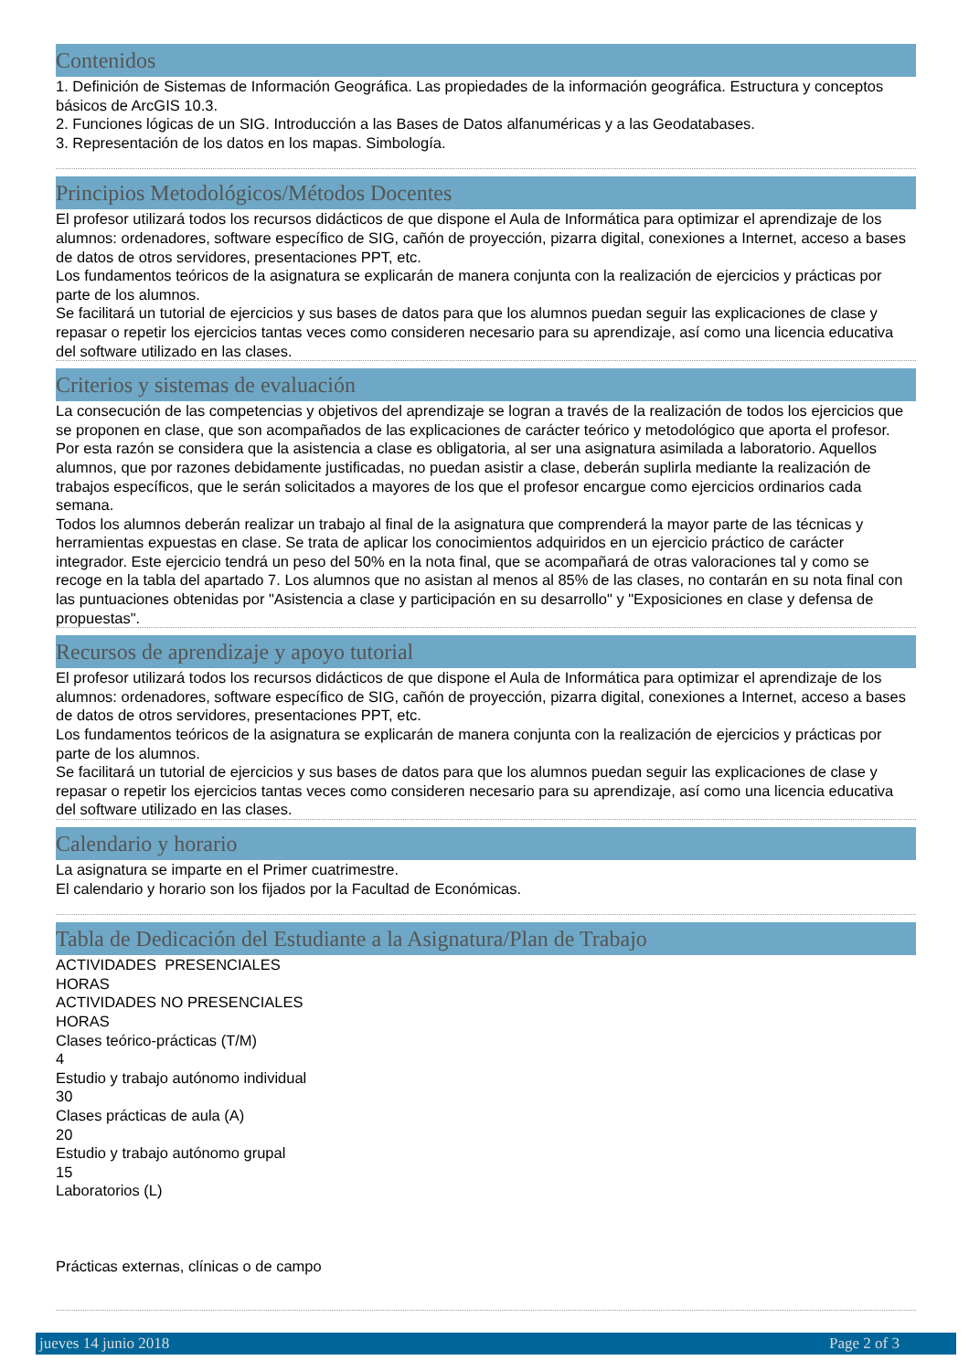Contenidos
1. Definición de Sistemas de Información Geográfica. Las propiedades de la información geográfica. Estructura y conceptos básicos de ArcGIS 10.3.
2. Funciones lógicas de un SIG. Introducción a las Bases de Datos alfanuméricas y a las Geodatabases.
3. Representación de los datos en los mapas. Simbología.
Principios Metodológicos/Métodos Docentes
El profesor utilizará todos los recursos didácticos de que dispone el Aula de Informática para optimizar el aprendizaje de los alumnos: ordenadores, software específico de SIG, cañón de proyección, pizarra digital, conexiones a Internet, acceso a bases de datos de otros servidores, presentaciones PPT, etc.
Los fundamentos teóricos de la asignatura se explicarán de manera conjunta con la realización de ejercicios y prácticas por parte de los alumnos.
Se facilitará un tutorial de ejercicios y sus bases de datos para que los alumnos puedan seguir las explicaciones de clase y repasar o repetir los ejercicios tantas veces como consideren necesario para su aprendizaje, así como una licencia educativa del software utilizado en las clases.
Criterios y sistemas de evaluación
La consecución de las competencias y objetivos del aprendizaje se logran a través de la realización de todos los ejercicios que se proponen en clase, que son acompañados de las explicaciones de carácter teórico y metodológico que aporta el profesor. Por esta razón se considera que la asistencia a clase es obligatoria, al ser una asignatura asimilada a laboratorio. Aquellos alumnos, que por razones debidamente justificadas, no puedan asistir a clase, deberán suplirla mediante la realización de trabajos específicos, que le serán solicitados a mayores de los que el profesor encargue como ejercicios ordinarios cada semana.
Todos los alumnos deberán realizar un trabajo al final de la asignatura que comprenderá la mayor parte de las técnicas y herramientas expuestas en clase. Se trata de aplicar los conocimientos adquiridos en un ejercicio práctico de carácter integrador. Este ejercicio tendrá un peso del 50% en la nota final, que se acompañará de otras valoraciones tal y como se recoge en la tabla del apartado 7. Los alumnos que no asistan al menos al 85% de las clases, no contarán en su nota final con las puntuaciones obtenidas por "Asistencia a clase y participación en su desarrollo" y "Exposiciones en clase y defensa de propuestas".
Recursos de aprendizaje y apoyo tutorial
El profesor utilizará todos los recursos didácticos de que dispone el Aula de Informática para optimizar el aprendizaje de los alumnos: ordenadores, software específico de SIG, cañón de proyección, pizarra digital, conexiones a Internet, acceso a bases de datos de otros servidores, presentaciones PPT, etc.
Los fundamentos teóricos de la asignatura se explicarán de manera conjunta con la realización de ejercicios y prácticas por parte de los alumnos.
Se facilitará un tutorial de ejercicios y sus bases de datos para que los alumnos puedan seguir las explicaciones de clase y repasar o repetir los ejercicios tantas veces como consideren necesario para su aprendizaje, así como una licencia educativa del software utilizado en las clases.
Calendario y horario
La asignatura se imparte en el Primer cuatrimestre.
El calendario y horario son los fijados por la Facultad de Económicas.
Tabla de Dedicación del Estudiante a la Asignatura/Plan de Trabajo
ACTIVIDADES PRESENCIALES
HORAS
ACTIVIDADES NO PRESENCIALES
HORAS
Clases teórico-prácticas (T/M)
4
Estudio y trabajo autónomo individual
30
Clases prácticas de aula (A)
20
Estudio y trabajo autónomo grupal
15
Laboratorios (L)
Prácticas externas, clínicas o de campo
jueves 14 junio 2018 Page 2 of 3